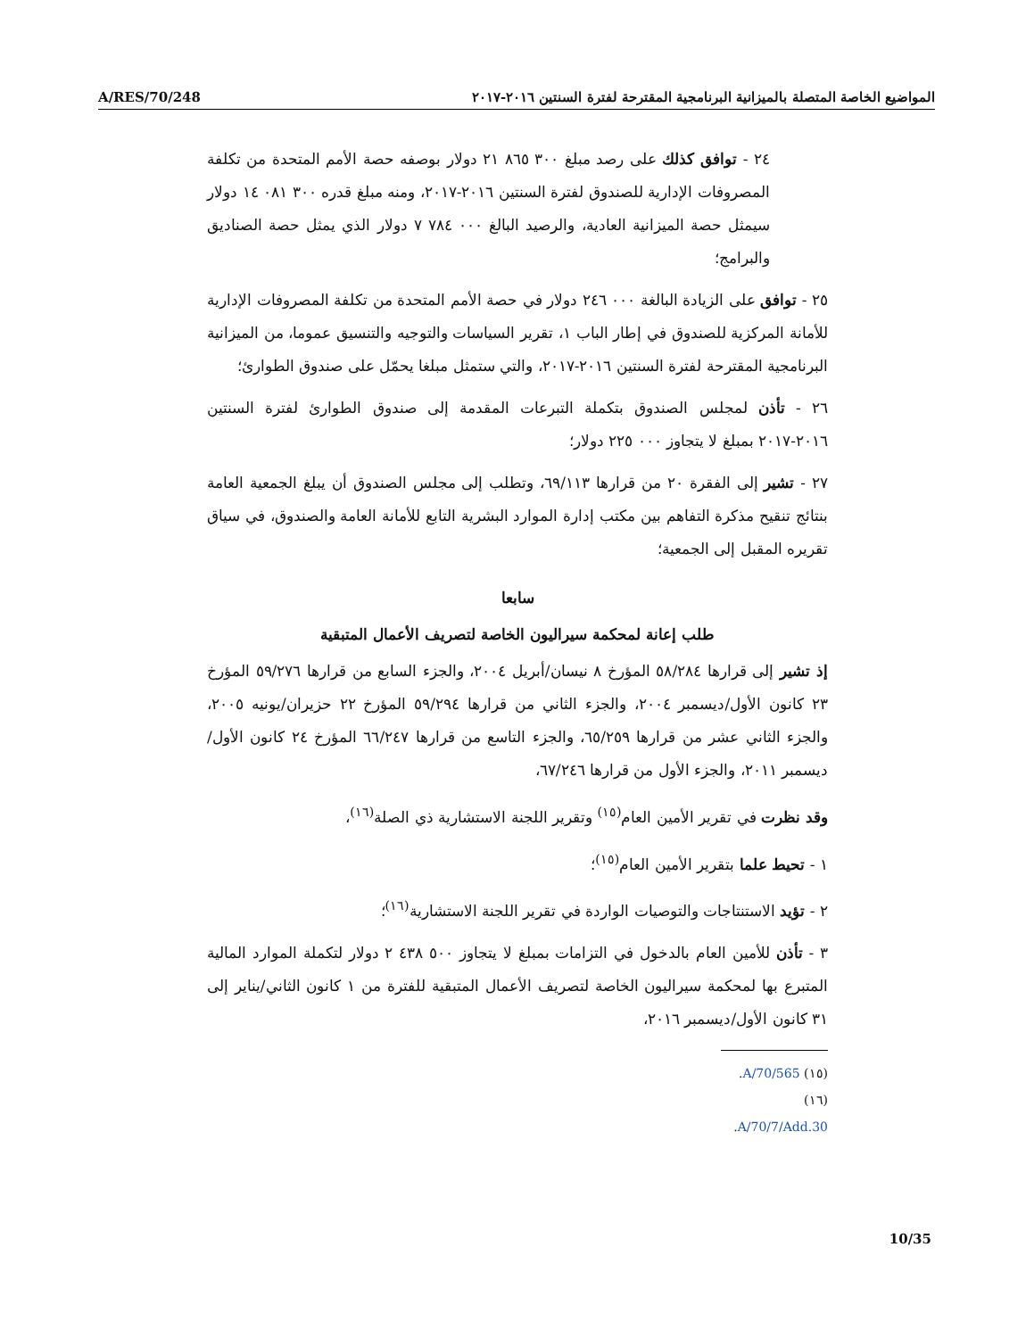A/RES/70/248
المواضيع الخاصة المتصلة بالميزانية البرنامجية المقترحة لفترة السنتين ٢٠١٦-٢٠١٧
٢٤ - توافق كذلك على رصد مبلغ ٣٠٠ ٨٦٥ ٢١ دولار بوصفه حصة الأمم المتحدة من تكلفة المصروفات الإدارية للصندوق لفترة السنتين ٢٠١٦-٢٠١٧، ومنه مبلغ قدره ٣٠٠ ٠٨١ ١٤ دولار سيمثل حصة الميزانية العادية، والرصيد البالغ ٠٠٠ ٧٨٤ ٧ دولار الذي يمثل حصة الصناديق والبرامج؛
٢٥ - توافق على الزيادة البالغة ٠٠٠ ٢٤٦ دولار في حصة الأمم المتحدة من تكلفة المصروفات الإدارية للأمانة المركزية للصندوق في إطار الباب ١، تقرير السياسات والتوجيه والتنسيق عموما، من الميزانية البرنامجية المقترحة لفترة السنتين ٢٠١٦-٢٠١٧، والتي ستمثل مبلغا يحمّل على صندوق الطوارئ؛
٢٦ - تأذن لمجلس الصندوق بتكملة التبرعات المقدمة إلى صندوق الطوارئ لفترة السنتين ٢٠١٦-٢٠١٧ بمبلغ لا يتجاوز ٠٠٠ ٢٢٥ دولار؛
٢٧ - تشير إلى الفقرة ٢٠ من قرارها ٦٩/١١٣، وتطلب إلى مجلس الصندوق أن يبلغ الجمعية العامة بنتائج تنقيح مذكرة التفاهم بين مكتب إدارة الموارد البشرية التابع للأمانة العامة والصندوق، في سياق تقريره المقبل إلى الجمعية؛
سابعا
طلب إعانة لمحكمة سيراليون الخاصة لتصريف الأعمال المتبقية
إذ تشير إلى قرارها ٥٨/٢٨٤ المؤرخ ٨ نيسان/أبريل ٢٠٠٤، والجزء السابع من قرارها ٥٩/٢٧٦ المؤرخ ٢٣ كانون الأول/ديسمبر ٢٠٠٤، والجزء الثاني من قرارها ٥٩/٢٩٤ المؤرخ ٢٢ حزيران/يونيه ٢٠٠٥، والجزء الثاني عشر من قرارها ٦٥/٢٥٩، والجزء التاسع من قرارها ٦٦/٢٤٧ المؤرخ ٢٤ كانون الأول/ديسمبر ٢٠١١، والجزء الأول من قرارها ٦٧/٢٤٦،
وقد نظرت في تقرير الأمين العام<sup>(١٥)</sup> وتقرير اللجنة الاستشارية ذي الصلة<sup>(١٦)</sup>،
١ - تحيط علما بتقرير الأمين العام<sup>(١٥)</sup>؛
٢ - تؤيد الاستنتاجات والتوصيات الواردة في تقرير اللجنة الاستشارية<sup>(١٦)</sup>؛
٣ - تأذن للأمين العام بالدخول في التزامات بمبلغ لا يتجاوز ٥٠٠ ٤٣٨ ٢ دولار لتكملة الموارد المالية المتبرع بها لمحكمة سيراليون الخاصة لتصريف الأعمال المتبقية للفترة من ١ كانون الثاني/يناير إلى ٣١ كانون الأول/ديسمبر ٢٠١٦،
(١٥) A/70/565.
(١٦) A/70/7/Add.30.
10/35